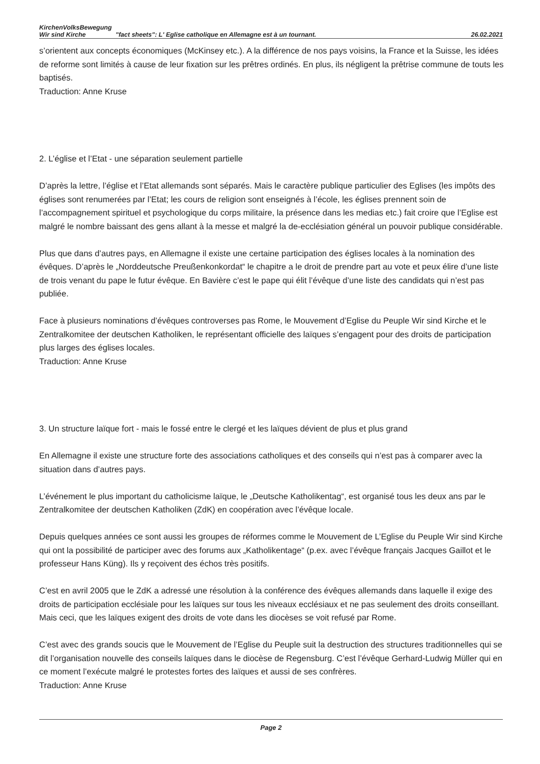KirchenVolksBewegung Wir sind Kirche
"fact sheets": L' Eglise catholique en Allemagne est à un tournant.
26.02.2021
s’orientent aux concepts économiques (McKinsey etc.). A la différence de nos pays voisins, la France et la Suisse, les idées de reforme sont limités à cause de leur fixation sur les prêtres ordinés. En plus, ils négligent la prêtrise commune de touts les baptisés.
Traduction: Anne Kruse
2. L’église et l’Etat - une séparation seulement partielle
D’après la lettre, l’église et l’Etat allemands sont séparés. Mais le caractère publique particulier des Eglises (les impôts des églises sont renumerées par l’Etat; les cours de religion sont enseignés à l’école, les églises prennent soin de l’accompagnement spirituel et psychologique du corps militaire, la présence dans les medias etc.) fait croire que l’Eglise est malgré le nombre baissant des gens allant à la messe et malgré la de-ecclésiation général un pouvoir publique considérable.
Plus que dans d’autres pays, en Allemagne il existe une certaine participation des églises locales à la nomination des évêques. D’après le „Norddeutsche Preußenkonkordat“ le chapitre a le droit de prendre part au vote et peux élire d’une liste de trois venant du pape le futur évêque. En Bavière c’est le pape qui élit l’évêque d’une liste des candidats qui n’est pas publiée.
Face à plusieurs nominations d’évêques controverses pas Rome, le Mouvement d’Eglise du Peuple Wir sind Kirche et le Zentralkomitee der deutschen Katholiken, le représentant officielle des laïques s’engagent pour des droits de participation plus larges des églises locales.
Traduction: Anne Kruse
3. Un structure laïque fort - mais le fossé entre le clergé et les laïques dévient de plus et plus grand
En Allemagne il existe une structure forte des associations catholiques et des conseils qui n’est pas à comparer avec la situation dans d’autres pays.
L’événement le plus important du catholicisme laïque, le „Deutsche Katholikentag“, est organisé tous les deux ans par le Zentralkomitee der deutschen Katholiken (ZdK) en coopération avec l’évêque locale.
Depuis quelques années ce sont aussi les groupes de réformes comme le Mouvement de L’Eglise du Peuple Wir sind Kirche qui ont la possibilité de participer avec des forums aux „Katholikentage“ (p.ex. avec l’évêque français Jacques Gaillot et le professeur Hans Küng). Ils y reçoivent des échos très positifs.
C’est en avril 2005 que le ZdK a adressé une résolution à la conférence des évêques allemands dans laquelle il exige des droits de participation ecclésiale pour les laïques sur tous les niveaux ecclésiaux et ne pas seulement des droits conseillant. Mais ceci, que les laïques exigent des droits de vote dans les diocèses se voit refusé par Rome.
C’est avec des grands soucis que le Mouvement de l’Eglise du Peuple suit la destruction des structures traditionnelles qui se dit l’organisation nouvelle des conseils laïques dans le diocèse de Regensburg. C’est l’évêque Gerhard-Ludwig Müller qui en ce moment l’exécute malgré le protestes fortes des laïques et aussi de ses confrères.
Traduction: Anne Kruse
Page 2